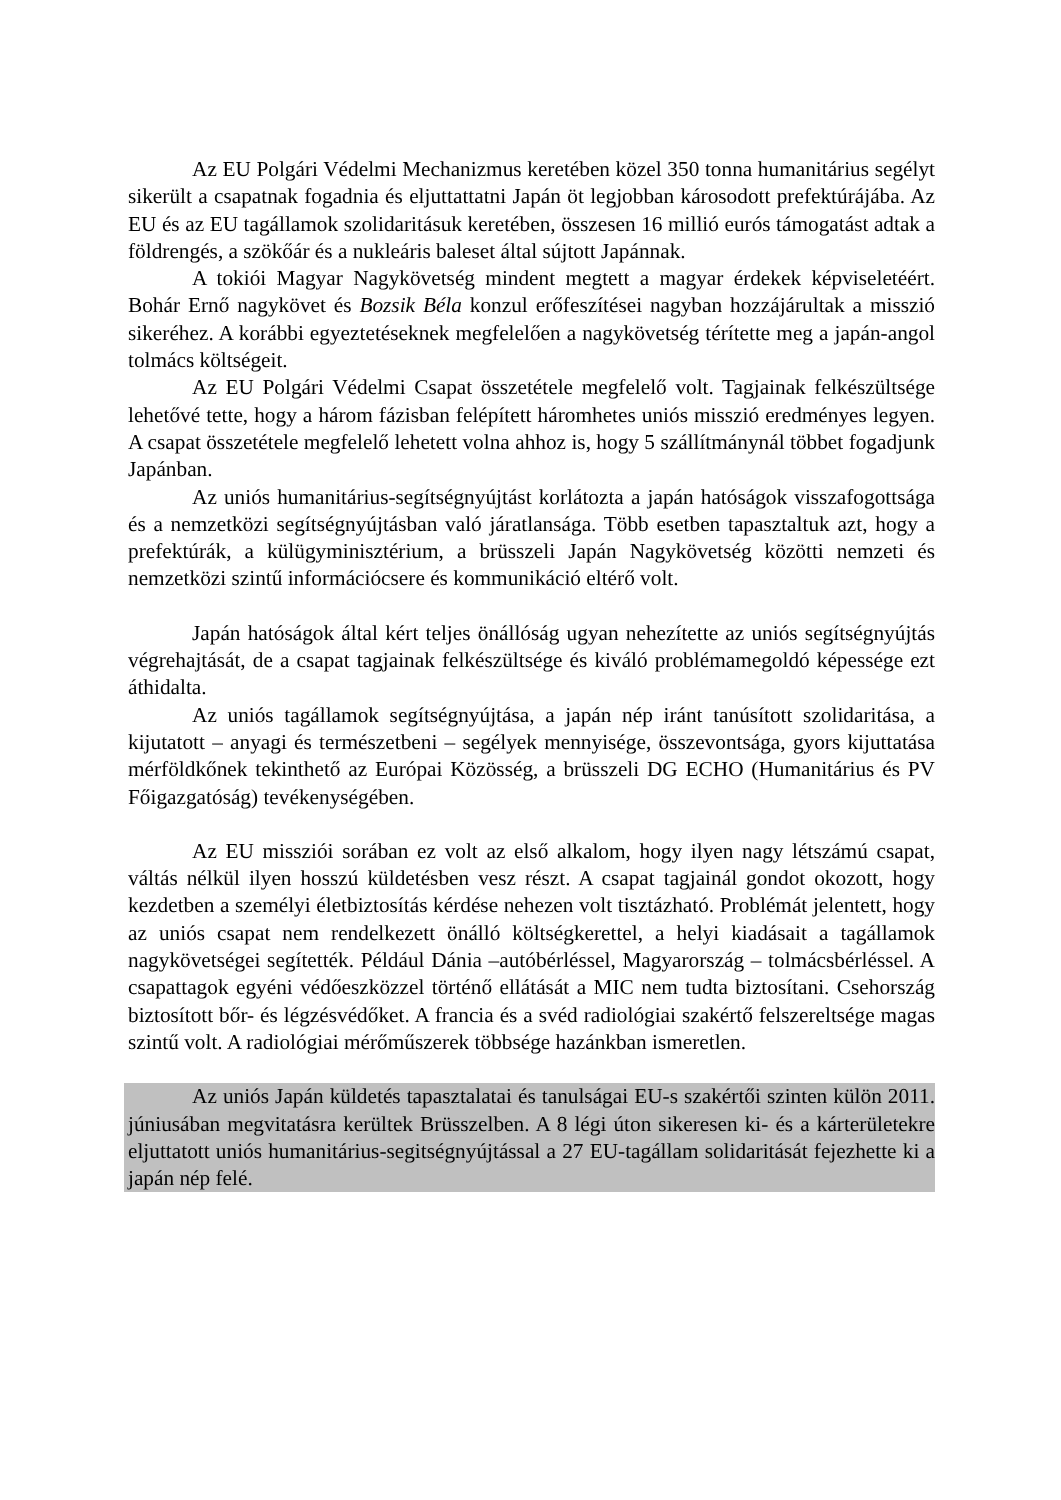Az EU Polgári Védelmi Mechanizmus keretében közel 350 tonna humanitárius segélyt sikerült a csapatnak fogadnia és eljuttattatni Japán öt legjobban károsodott prefektúrájába. Az EU és az EU tagállamok szolidaritásuk keretében, összesen 16 millió eurós támogatást adtak a földrengés, a szökőár és a nukleáris baleset által sújtott Japánnak.
A tokiói Magyar Nagykövetség mindent megtett a magyar érdekek képviseletéért. Bohár Ernő nagykövet és Bozsik Béla konzul erőfeszítései nagyban hozzájárultak a misszió sikeréhez. A korábbi egyeztetéseknek megfelelően a nagykövetség térítette meg a japán-angol tolmács költségeit.
Az EU Polgári Védelmi Csapat összetétele megfelelő volt. Tagjainak felkészültsége lehetővé tette, hogy a három fázisban felépített háromhetes uniós misszió eredményes legyen. A csapat összetétele megfelelő lehetett volna ahhoz is, hogy 5 szállítmánynál többet fogadjunk Japánban.
Az uniós humanitárius-segítségnyújtást korlátozta a japán hatóságok visszafogottsága és a nemzetközi segítségnyújtásban való járatlansága. Több esetben tapasztaltuk azt, hogy a prefektúrák, a külügyminisztérium, a brüsszeli Japán Nagykövetség közötti nemzeti és nemzetközi szintű információcsere és kommunikáció eltérő volt.
Japán hatóságok által kért teljes önállóság ugyan nehezítette az uniós segítségnyújtás végrehajtását, de a csapat tagjainak felkészültsége és kiváló problémamegoldó képessége ezt áthidalta.
Az uniós tagállamok segítségnyújtása, a japán nép iránt tanúsított szolidaritása, a kijutatott – anyagi és természetbeni – segélyek mennyisége, összevontsága, gyors kijuttatása mérföldkőnek tekinthető az Európai Közösség, a brüsszeli DG ECHO (Humanitárius és PV Főigazgatóság) tevékenységében.
Az EU missziói sorában ez volt az első alkalom, hogy ilyen nagy létszámú csapat, váltás nélkül ilyen hosszú küldetésben vesz részt. A csapat tagjainál gondot okozott, hogy kezdetben a személyi életbiztosítás kérdése nehezen volt tisztázható. Problémát jelentett, hogy az uniós csapat nem rendelkezett önálló költségkerettel, a helyi kiadásait a tagállamok nagykövetségei segítették. Például Dánia –autóbérléssel, Magyarország – tolmácsbérléssel. A csapattagok egyéni védőeszközzel történő ellátását a MIC nem tudta biztosítani. Csehország biztosított bőr- és légzésvédőket. A francia és a svéd radiológiai szakértő felszereltsége magas szintű volt. A radiológiai mérőműszerek többsége hazánkban ismeretlen.
Az uniós Japán küldetés tapasztalatai és tanulságai EU-s szakértői szinten külön 2011. júniusában megvitatásra kerültek Brüsszelben. A 8 légi úton sikeresen ki- és a kárterületekre eljuttatott uniós humanitárius-segitségnyújtással a 27 EU-tagállam solidaritását fejezhette ki a japán nép felé.